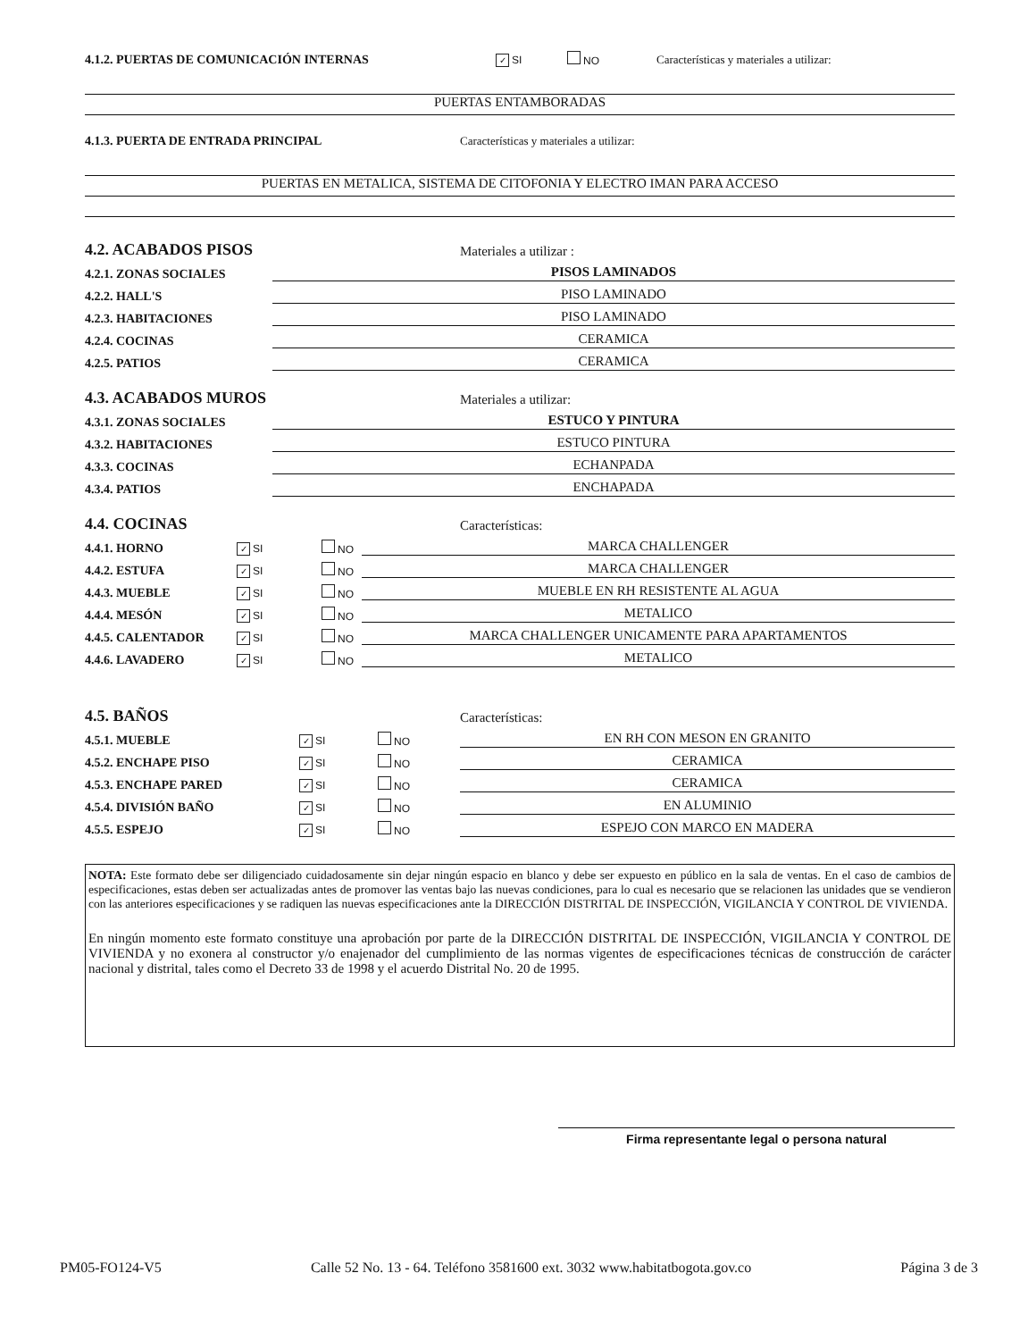4.1.2. PUERTAS DE COMUNICACIÓN INTERNAS ✓ SI NO Características y materiales a utilizar:
PUERTAS ENTAMBORADAS
4.1.3. PUERTA DE ENTRADA PRINCIPAL Características y materiales a utilizar:
PUERTAS EN METALICA, SISTEMA DE CITOFONIA Y ELECTRO IMAN PARA ACCESO
4.2. ACABADOS PISOS
Materiales a utilizar :
4.2.1. ZONAS SOCIALES PISOS LAMINADOS
4.2.2. HALL'S PISO LAMINADO
4.2.3. HABITACIONES PISO LAMINADO
4.2.4. COCINAS CERAMICA
4.2.5. PATIOS CERAMICA
4.3. ACABADOS MUROS
Materiales a utilizar:
4.3.1. ZONAS SOCIALES ESTUCO Y PINTURA
4.3.2. HABITACIONES ESTUCO PINTURA
4.3.3. COCINAS ECHANPADA
4.3.4. PATIOS ENCHAPADA
4.4. COCINAS
Características:
4.4.1. HORNO ✓ SI NO MARCA CHALLENGER
4.4.2. ESTUFA ✓ SI NO MARCA CHALLENGER
4.4.3. MUEBLE ✓ SI NO MUEBLE EN RH RESISTENTE AL AGUA
4.4.4. MESÓN ✓ SI NO METALICO
4.4.5. CALENTADOR ✓ SI NO MARCA CHALLENGER UNICAMENTE PARA APARTAMENTOS
4.4.6. LAVADERO ✓ SI NO METALICO
4.5. BAÑOS
Características:
4.5.1. MUEBLE ✓ SI NO EN RH CON MESON EN GRANITO
4.5.2. ENCHAPE PISO ✓ SI NO CERAMICA
4.5.3. ENCHAPE PARED ✓ SI NO CERAMICA
4.5.4. DIVISIÓN BAÑO ✓ SI NO EN ALUMINIO
4.5.5. ESPEJO ✓ SI NO ESPEJO CON MARCO EN MADERA
NOTA: Este formato debe ser diligenciado cuidadosamente sin dejar ningún espacio en blanco y debe ser expuesto en público en la sala de ventas. En el caso de cambios de especificaciones, estas deben ser actualizadas antes de promover las ventas bajo las nuevas condiciones, para lo cual es necesario que se relacionen las unidades que se vendieron con las anteriores especificaciones y se radiquen las nuevas especificaciones ante la DIRECCIÓN DISTRITAL DE INSPECCIÓN, VIGILANCIA Y CONTROL DE VIVIENDA.
En ningún momento este formato constituye una aprobación por parte de la DIRECCIÓN DISTRITAL DE INSPECCIÓN, VIGILANCIA Y CONTROL DE VIVIENDA y no exonera al constructor y/o enajenador del cumplimiento de las normas vigentes de especificaciones técnicas de construcción de carácter nacional y distrital, tales como el Decreto 33 de 1998 y el acuerdo Distrital No. 20 de 1995.
Firma representante legal o persona natural
PM05-FO124-V5 Calle 52 No. 13 - 64. Teléfono 3581600 ext. 3032 www.habitatbogota.gov.co Página 3 de 3